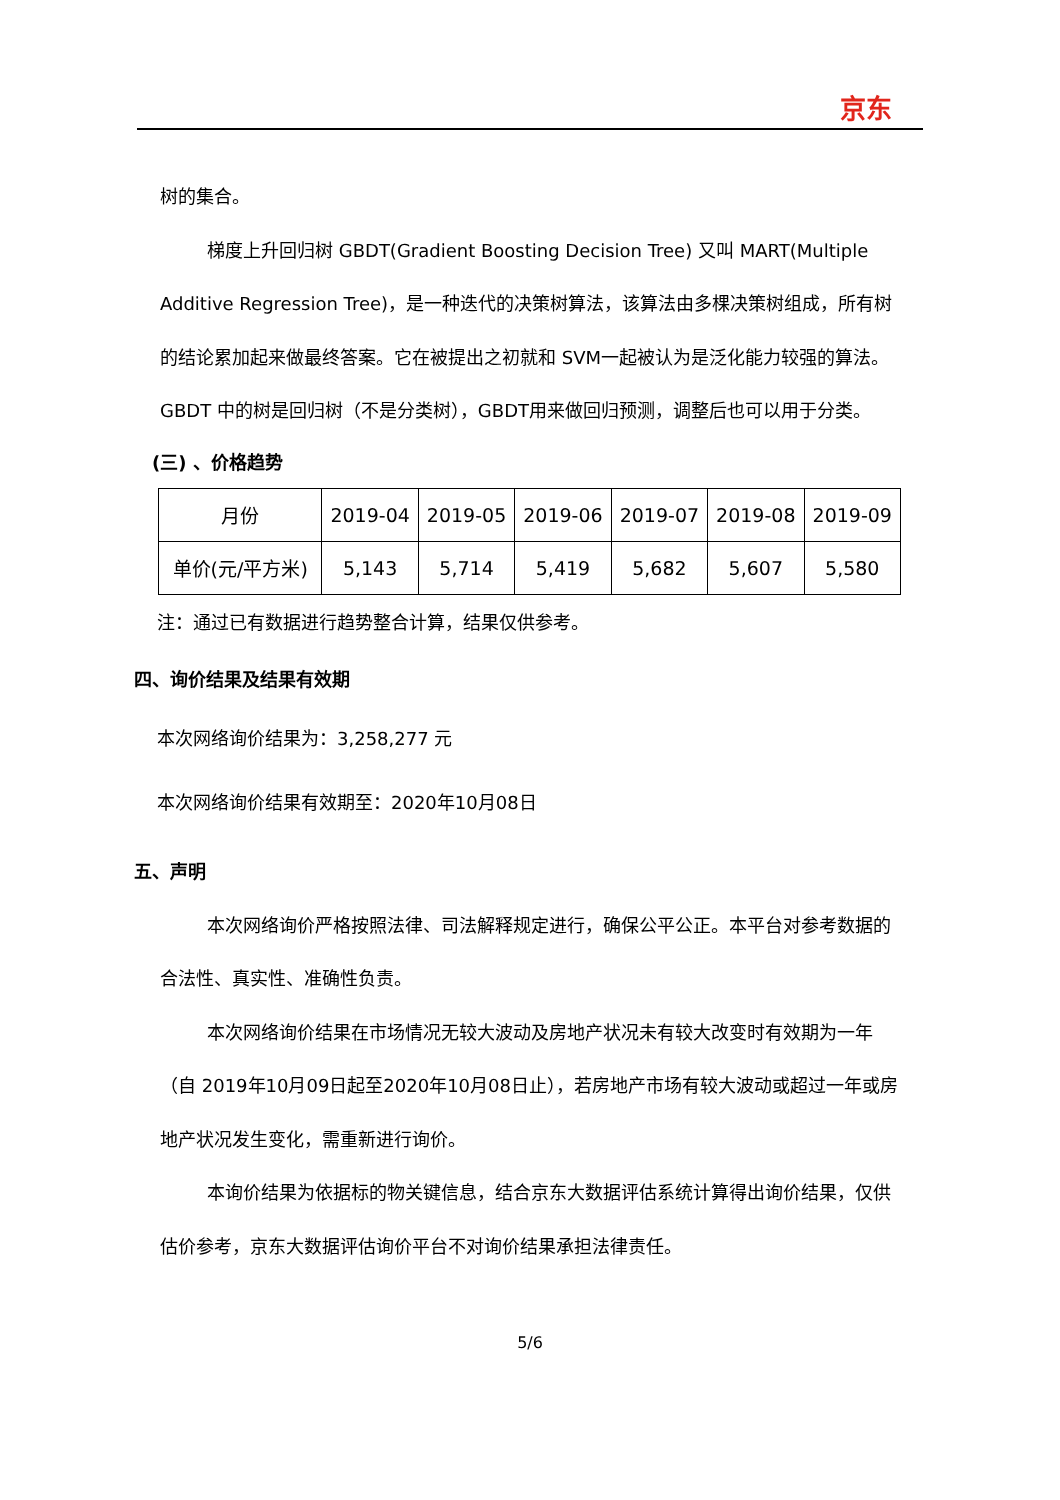京东
树的集合。
梯度上升回归树 GBDT(Gradient Boosting Decision Tree) 又叫 MART(Multiple Additive Regression Tree)，是一种迭代的决策树算法，该算法由多棵决策树组成，所有树的结论累加起来做最终答案。它在被提出之初就和 SVM一起被认为是泛化能力较强的算法。GBDT 中的树是回归树（不是分类树），GBDT用来做回归预测，调整后也可以用于分类。
(三) 、价格趋势
| 月份 | 2019-04 | 2019-05 | 2019-06 | 2019-07 | 2019-08 | 2019-09 |
| 单价(元/平方米) | 5,143 | 5,714 | 5,419 | 5,682 | 5,607 | 5,580 |
注：通过已有数据进行趋势整合计算，结果仅供参考。
四、询价结果及结果有效期
本次网络询价结果为：3,258,277 元
本次网络询价结果有效期至：2020年10月08日
五、声明
本次网络询价严格按照法律、司法解释规定进行，确保公平公正。本平台对参考数据的合法性、真实性、准确性负责。
本次网络询价结果在市场情况无较大波动及房地产状况未有较大改变时有效期为一年（自 2019年10月09日起至2020年10月08日止），若房地产市场有较大波动或超过一年或房地产状况发生变化，需重新进行询价。
本询价结果为依据标的物关键信息，结合京东大数据评估系统计算得出询价结果，仅供估价参考，京东大数据评估询价平台不对询价结果承担法律责任。
5/6